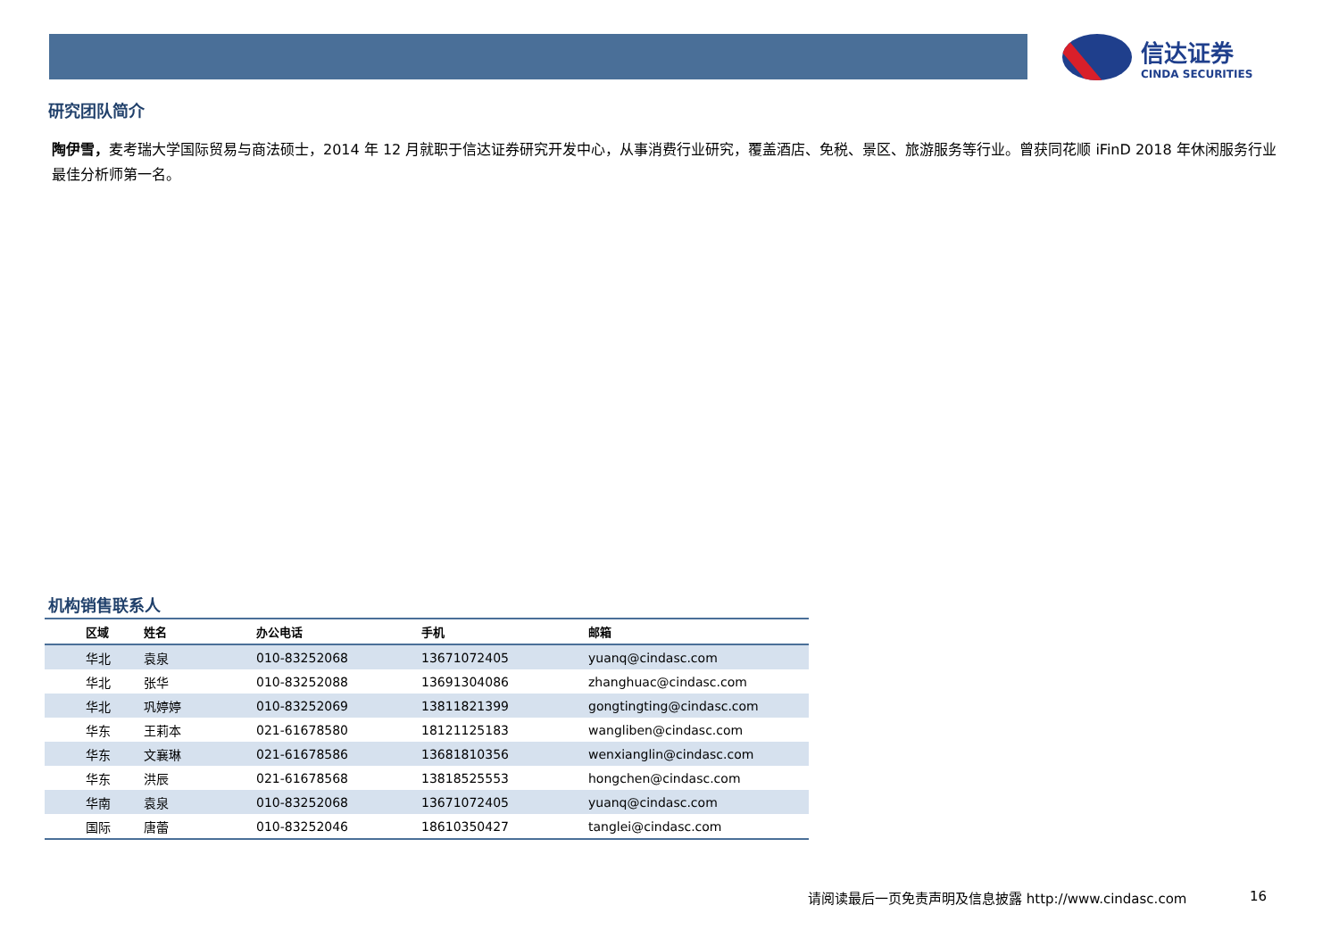信达证券
CINDA SECURITIES
研究团队简介
陶伊雪，麦考瑞大学国际贸易与商法硕士，2014 年 12 月就职于信达证券研究开发中心，从事消费行业研究，覆盖酒店、免税、景区、旅游服务等行业。曾获同花顺 iFinD 2018 年休闲服务行业最佳分析师第一名。
机构销售联系人
| 区域 | 姓名 | 办公电话 | 手机 | 邮箱 |
| --- | --- | --- | --- | --- |
| 华北 | 袁泉 | 010-83252068 | 13671072405 | yuanq@cindasc.com |
| 华北 | 张华 | 010-83252088 | 13691304086 | zhanghuac@cindasc.com |
| 华北 | 巩婷婷 | 010-83252069 | 13811821399 | gongtingting@cindasc.com |
| 华东 | 王莉本 | 021-61678580 | 18121125183 | wangliben@cindasc.com |
| 华东 | 文襄琳 | 021-61678586 | 13681810356 | wenxianglin@cindasc.com |
| 华东 | 洪辰 | 021-61678568 | 13818525553 | hongchen@cindasc.com |
| 华南 | 袁泉 | 010-83252068 | 13671072405 | yuanq@cindasc.com |
| 国际 | 唐蕾 | 010-83252046 | 18610350427 | tanglei@cindasc.com |
请阅读最后一页免责声明及信息披露 http://www.cindasc.com
16